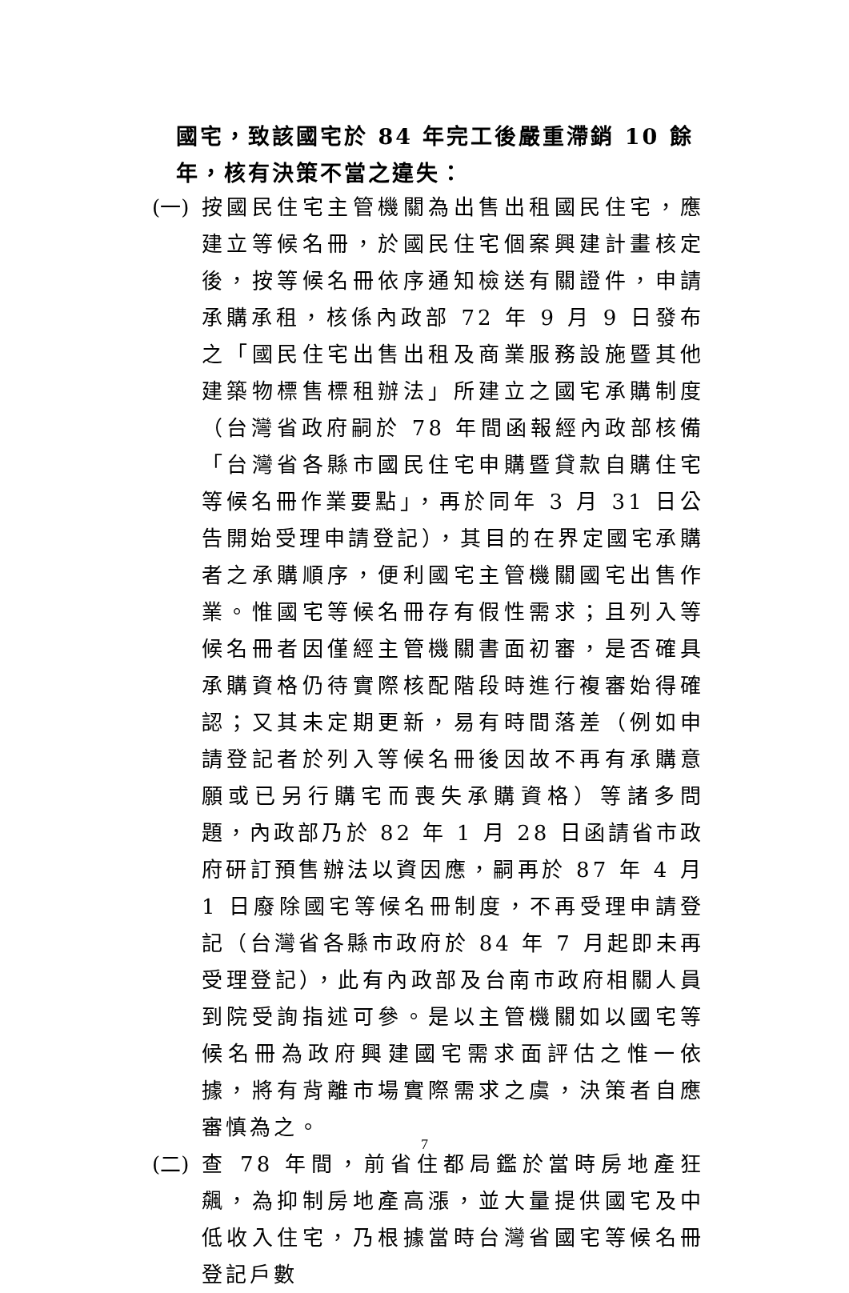國宅，致該國宅於 84 年完工後嚴重滯銷 10 餘年，核有決策不當之違失：
(一)
按國民住宅主管機關為出售出租國民住宅，應建立等候名冊，於國民住宅個案興建計畫核定後，按等候名冊依序通知檢送有關證件，申請承購承租，核係內政部 72 年 9 月 9 日發布之「國民住宅出售出租及商業服務設施暨其他建築物標售標租辦法」所建立之國宅承購制度（台灣省政府嗣於 78 年間函報經內政部核備「台灣省各縣市國民住宅申購暨貸款自購住宅等候名冊作業要點」，再於同年 3 月 31 日公告開始受理申請登記），其目的在界定國宅承購者之承購順序，便利國宅主管機關國宅出售作業。惟國宅等候名冊存有假性需求；且列入等候名冊者因僅經主管機關書面初審，是否確具承購資格仍待實際核配階段時進行複審始得確認；又其未定期更新，易有時間落差（例如申請登記者於列入等候名冊後因故不再有承購意願或已另行購宅而喪失承購資格）等諸多問題，內政部乃於 82 年 1 月 28 日函請省市政府研訂預售辦法以資因應，嗣再於 87 年 4 月 1 日廢除國宅等候名冊制度，不再受理申請登記（台灣省各縣市政府於 84 年 7 月起即未再受理登記），此有內政部及台南市政府相關人員到院受詢指述可參。是以主管機關如以國宅等候名冊為政府興建國宅需求面評估之惟一依據，將有背離市場實際需求之虞，決策者自應審慎為之。
(二)
查 78 年間，前省住都局鑑於當時房地產狂飆，為抑制房地產高漲，並大量提供國宅及中低收入住宅，乃根據當時台灣省國宅等候名冊登記戶數
7